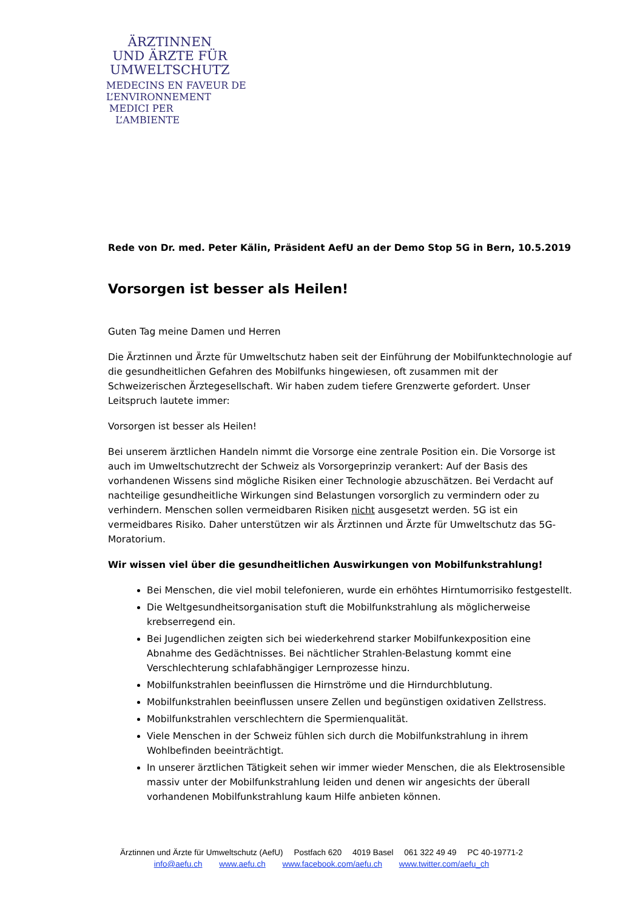ÄRZTINNEN
UND ÄRZTE FÜR
UMWELTSCHUTZ
MEDECINS EN FAVEUR DE
L’ENVIRONNEMENT
MEDICI PER
L’AMBIENTE
Rede von Dr. med. Peter Kälin, Präsident AefU an der Demo Stop 5G in Bern, 10.5.2019
Vorsorgen ist besser als Heilen!
Guten Tag meine Damen und Herren
Die Ärztinnen und Ärzte für Umweltschutz haben seit der Einführung der Mobilfunktechnologie auf die gesundheitlichen Gefahren des Mobilfunks hingewiesen, oft zusammen mit der Schweizerischen Ärztegesellschaft. Wir haben zudem tiefere Grenzwerte gefordert. Unser Leitspruch lautete immer:
Vorsorgen ist besser als Heilen!
Bei unserem ärztlichen Handeln nimmt die Vorsorge eine zentrale Position ein. Die Vorsorge ist auch im Umweltschutzrecht der Schweiz als Vorsorgeprinzip verankert: Auf der Basis des vorhandenen Wissens sind mögliche Risiken einer Technologie abzuschätzen. Bei Verdacht auf nachteilige gesundheitliche Wirkungen sind Belastungen vorsorglich zu vermindern oder zu verhindern. Menschen sollen vermeidbaren Risiken nicht ausgesetzt werden. 5G ist ein vermeidbares Risiko. Daher unterstützen wir als Ärztinnen und Ärzte für Umweltschutz das 5G-Moratorium.
Wir wissen viel über die gesundheitlichen Auswirkungen von Mobilfunkstrahlung!
Bei Menschen, die viel mobil telefonieren, wurde ein erhöhtes Hirntumorrisiko festgestellt.
Die Weltgesundheitsorganisation stuft die Mobilfunkstrahlung als möglicherweise krebserregend ein.
Bei Jugendlichen zeigten sich bei wiederkehrend starker Mobilfunkexposition eine Abnahme des Gedächtnisses. Bei nächtlicher Strahlen-Belastung kommt eine Verschlechterung schlafabhängiger Lernprozesse hinzu.
Mobilfunkstrahlen beeinflussen die Hirnströme und die Hirndurchblutung.
Mobilfunkstrahlen beeinflussen unsere Zellen und begünstigen oxidativen Zellstress.
Mobilfunkstrahlen verschlechtern die Spermienqualität.
Viele Menschen in der Schweiz fühlen sich durch die Mobilfunkstrahlung in ihrem Wohlbefinden beeinträchtigt.
In unserer ärztlichen Tätigkeit sehen wir immer wieder Menschen, die als Elektrosensible massiv unter der Mobilfunkstrahlung leiden und denen wir angesichts der überall vorhandenen Mobilfunkstrahlung kaum Hilfe anbieten können.
Ärztinnen und Ärzte für Umweltschutz (AefU) Postfach 620 4019 Basel 061 322 49 49 PC 40-19771-2
info@aefu.ch www.aefu.ch www.facebook.com/aefu.ch www.twitter.com/aefu_ch